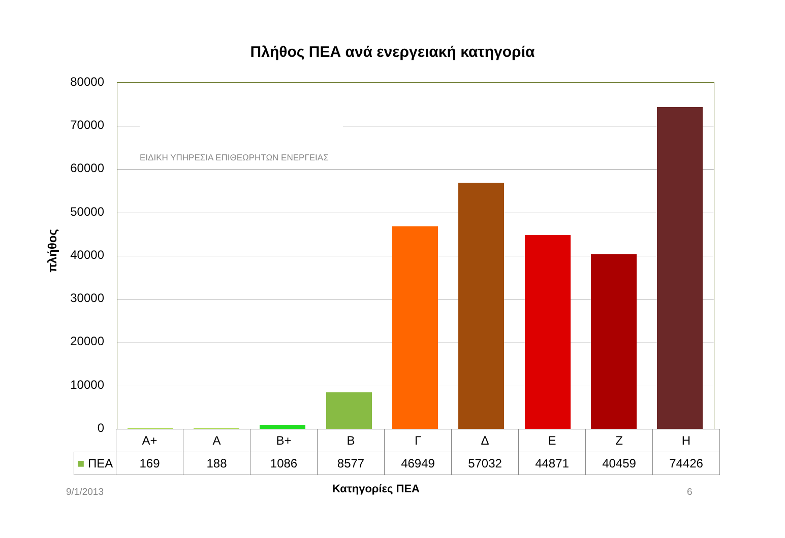Πλήθος ΠΕΑ ανά ενεργειακή κατηγορία
πλήθος
80000
70000
60000
50000
40000
30000
20000
10000
0
ΕΙΔΙΚΗ ΥΠΗΡΕΣΙΑ ΕΠΙΘΕΩΡΗΤΩΝ ΕΝΕΡΓΕΙΑΣ
| | A+ | A | B+ | B | Γ | Δ | E | Z | H |
| ■ ΠΕΑ | 169 | 188 | 1086 | 8577 | 46949 | 57032 | 44871 | 40459 | 74426 |
9/1/2013
Κατηγορίες ΠΕΑ 6